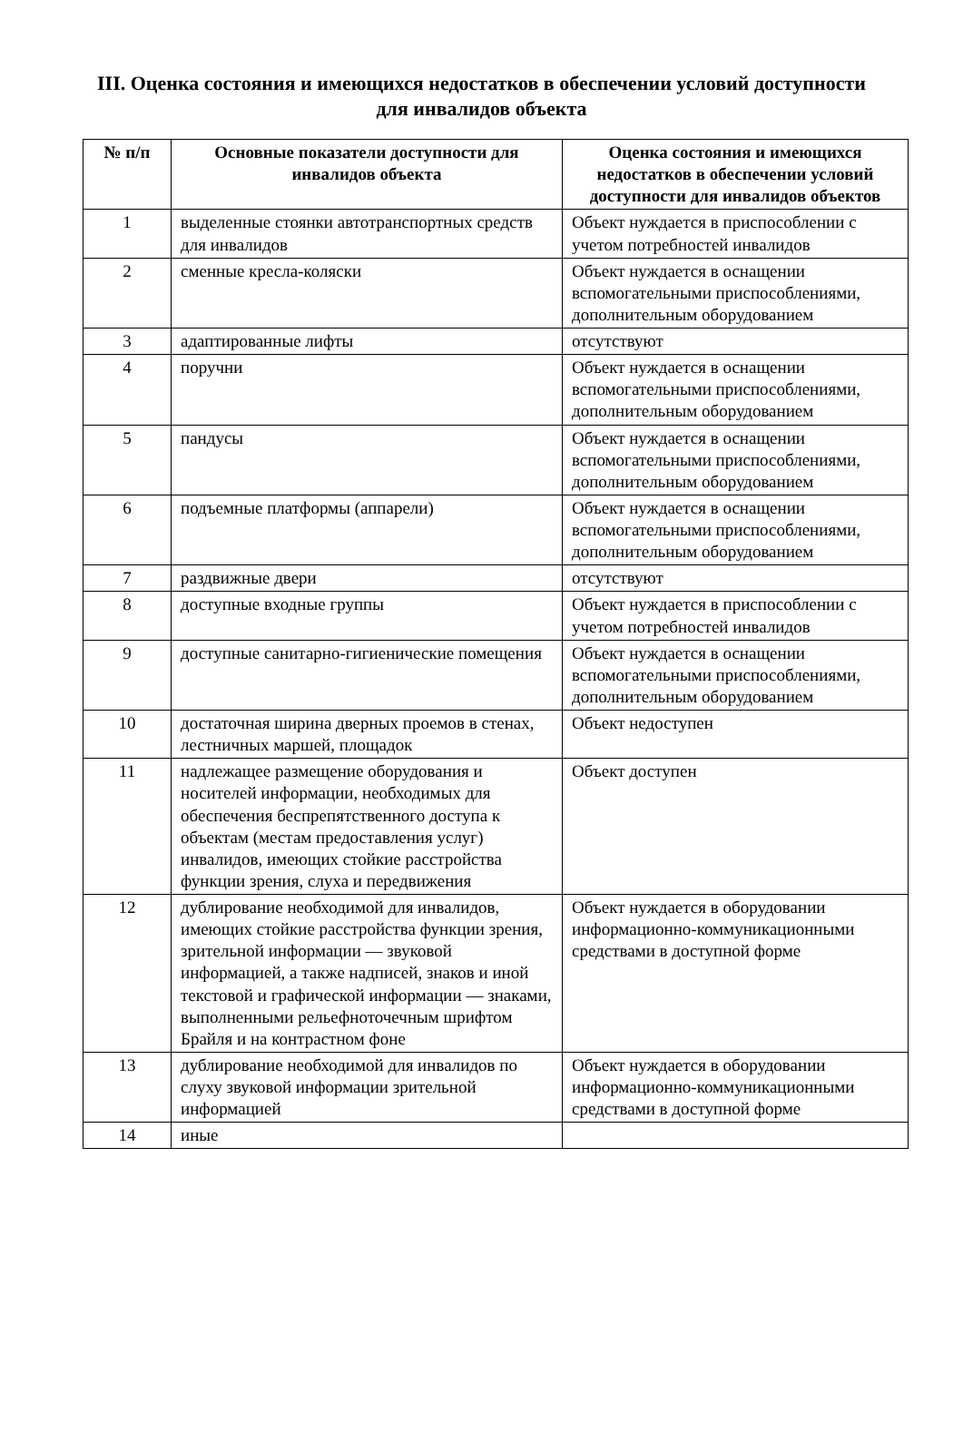III. Оценка состояния и имеющихся недостатков в обеспечении условий доступности для инвалидов объекта
| № п/п | Основные показатели доступности для инвалидов объекта | Оценка состояния и имеющихся недостатков в обеспечении условий доступности для инвалидов объектов |
| --- | --- | --- |
| 1 | выделенные стоянки автотранспортных средств для инвалидов | Объект нуждается в приспособлении с учетом потребностей инвалидов |
| 2 | сменные кресла-коляски | Объект нуждается в оснащении вспомогательными приспособлениями, дополнительным оборудованием |
| 3 | адаптированные лифты | отсутствуют |
| 4 | поручни | Объект нуждается в оснащении вспомогательными приспособлениями, дополнительным оборудованием |
| 5 | пандусы | Объект нуждается в оснащении вспомогательными приспособлениями, дополнительным оборудованием |
| 6 | подъемные платформы (аппарели) | Объект нуждается в оснащении вспомогательными приспособлениями, дополнительным оборудованием |
| 7 | раздвижные двери | отсутствуют |
| 8 | доступные входные группы | Объект нуждается в приспособлении с учетом потребностей инвалидов |
| 9 | доступные санитарно-гигиенические помещения | Объект нуждается в оснащении вспомогательными приспособлениями, дополнительным оборудованием |
| 10 | достаточная ширина дверных проемов в стенах, лестничных маршей, площадок | Объект недоступен |
| 11 | надлежащее размещение оборудования и носителей информации, необходимых для обеспечения беспрепятственного доступа к объектам (местам предоставления услуг) инвалидов, имеющих стойкие расстройства функции зрения, слуха и передвижения | Объект доступен |
| 12 | дублирование необходимой для инвалидов, имеющих стойкие расстройства функции зрения, зрительной информации — звуковой информацией, а также надписей, знаков и иной текстовой и графической информации — знаками, выполненными рельефноточечным шрифтом Брайля и на контрастном фоне | Объект нуждается в оборудовании информационно-коммуникационными средствами в доступной форме |
| 13 | дублирование необходимой для инвалидов по слуху звуковой информации зрительной информацией | Объект нуждается в оборудовании информационно-коммуникационными средствами в доступной форме |
| 14 | иные | |